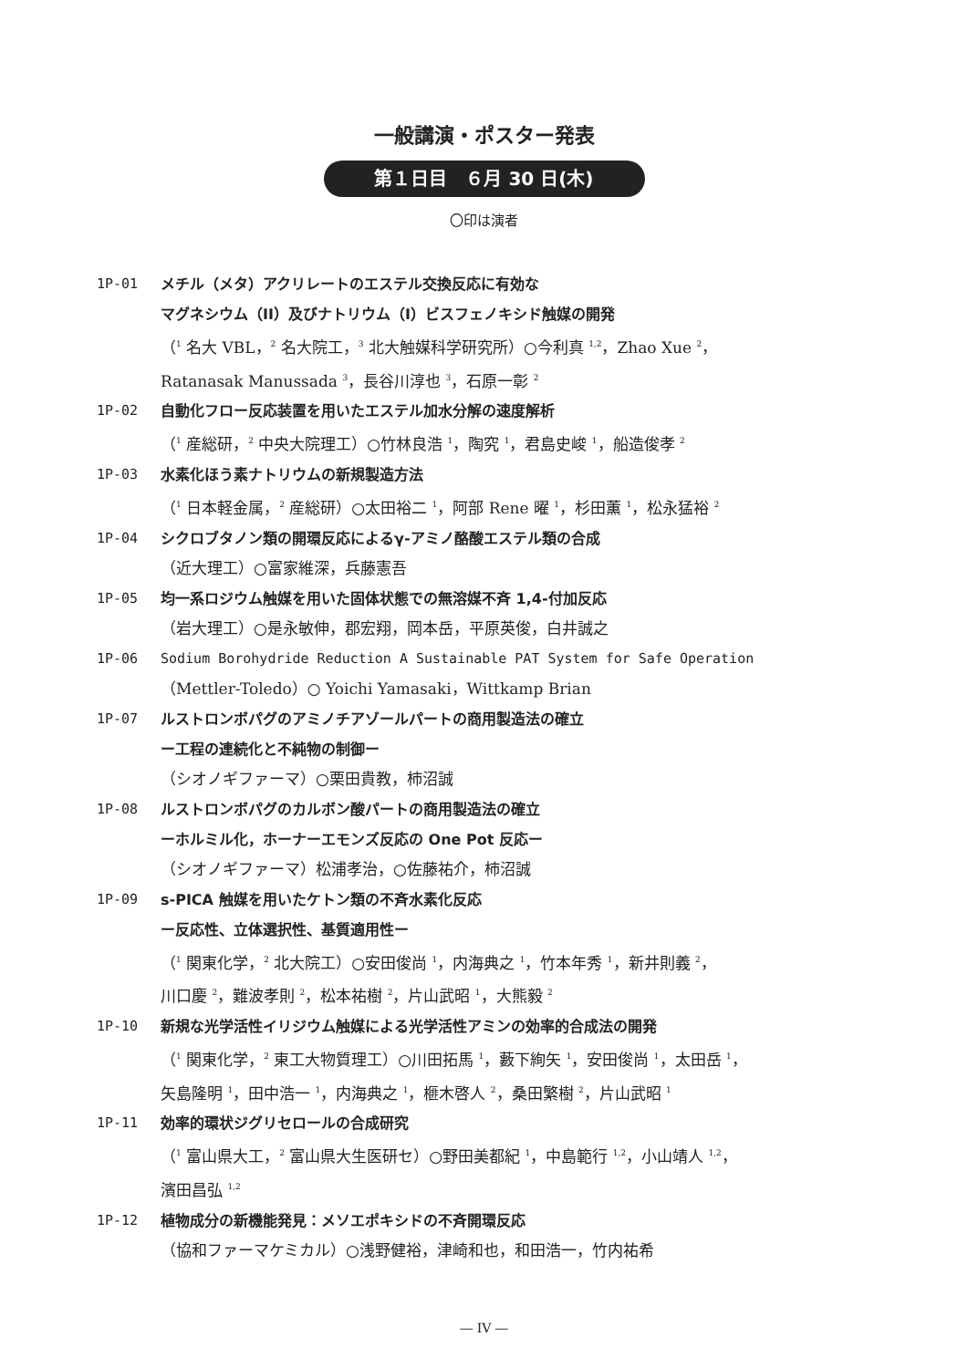一般講演・ポスター発表
第１日目　６月 30 日(木)
〇印は演者
1P-01 メチル（メタ）アクリレートのエステル交換反応に有効な
マグネシウム（II）及びナトリウム（I）ビスフェノキシド触媒の開発
（<sup>1</sup> 名大 VBL，<sup>2</sup> 名大院工，<sup>3</sup> 北大触媒科学研究所）○今利真 <sup>1,2</sup>，Zhao Xue <sup>2</sup>，
Ratanasak Manussada <sup>3</sup>，長谷川淳也 <sup>3</sup>，石原一彰 <sup>2</sup>
1P-02 自動化フロー反応装置を用いたエステル加水分解の速度解析
（<sup>1</sup> 産総研，<sup>2</sup> 中央大院理工）○竹林良浩 <sup>1</sup>，陶究 <sup>1</sup>，君島史峻 <sup>1</sup>，船造俊孝 <sup>2</sup>
1P-03 水素化ほう素ナトリウムの新規製造方法
（<sup>1</sup> 日本軽金属，<sup>2</sup> 産総研）○太田裕二 <sup>1</sup>，阿部 Rene 曜 <sup>1</sup>，杉田薫 <sup>1</sup>，松永猛裕 <sup>2</sup>
1P-04 シクロブタノン類の開環反応によるγ-アミノ酪酸エステル類の合成
（近大理工）○富家維深，兵藤憲吾
1P-05 均一系ロジウム触媒を用いた固体状態での無溶媒不斉 1,4-付加反応
（岩大理工）○是永敏伸，郡宏翔，岡本岳，平原英俊，白井誠之
1P-06 Sodium Borohydride Reduction A Sustainable PAT System for Safe Operation
（Mettler-Toledo）○ Yoichi Yamasaki，Wittkamp Brian
1P-07 ルストロンボパグのアミノチアゾールパートの商用製造法の確立
ー工程の連続化と不純物の制御ー
（シオノギファーマ）○栗田貴教，柿沼誠
1P-08 ルストロンボパグのカルボン酸パートの商用製造法の確立
ーホルミル化，ホーナーエモンズ反応の One Pot 反応ー
（シオノギファーマ）松浦孝治，○佐藤祐介，柿沼誠
1P-09 s-PICA 触媒を用いたケトン類の不斉水素化反応
ー反応性、立体選択性、基質適用性ー
（<sup>1</sup> 関東化学，<sup>2</sup> 北大院工）○安田俊尚 <sup>1</sup>，内海典之 <sup>1</sup>，竹本年秀 <sup>1</sup>，新井則義 <sup>2</sup>，
川口慶 <sup>2</sup>，難波孝則 <sup>2</sup>，松本祐樹 <sup>2</sup>，片山武昭 <sup>1</sup>，大熊毅 <sup>2</sup>
1P-10 新規な光学活性イリジウム触媒による光学活性アミンの効率的合成法の開発
（<sup>1</sup> 関東化学，<sup>2</sup> 東工大物質理工）○川田拓馬 <sup>1</sup>，藪下絢矢 <sup>1</sup>，安田俊尚 <sup>1</sup>，太田岳 <sup>1</sup>，
矢島隆明 <sup>1</sup>，田中浩一 <sup>1</sup>，内海典之 <sup>1</sup>，榧木啓人 <sup>2</sup>，桑田繁樹 <sup>2</sup>，片山武昭 <sup>1</sup>
1P-11 効率的環状ジグリセロールの合成研究
（<sup>1</sup> 富山県大工，<sup>2</sup> 富山県大生医研セ）○野田美都紀 <sup>1</sup>，中島範行 <sup>1,2</sup>，小山靖人 <sup>1,2</sup>，
濱田昌弘 <sup>1,2</sup>
1P-12 植物成分の新機能発見：メソエポキシドの不斉開環反応
（協和ファーマケミカル）○浅野健裕，津崎和也，和田浩一，竹内祐希
― IV ―